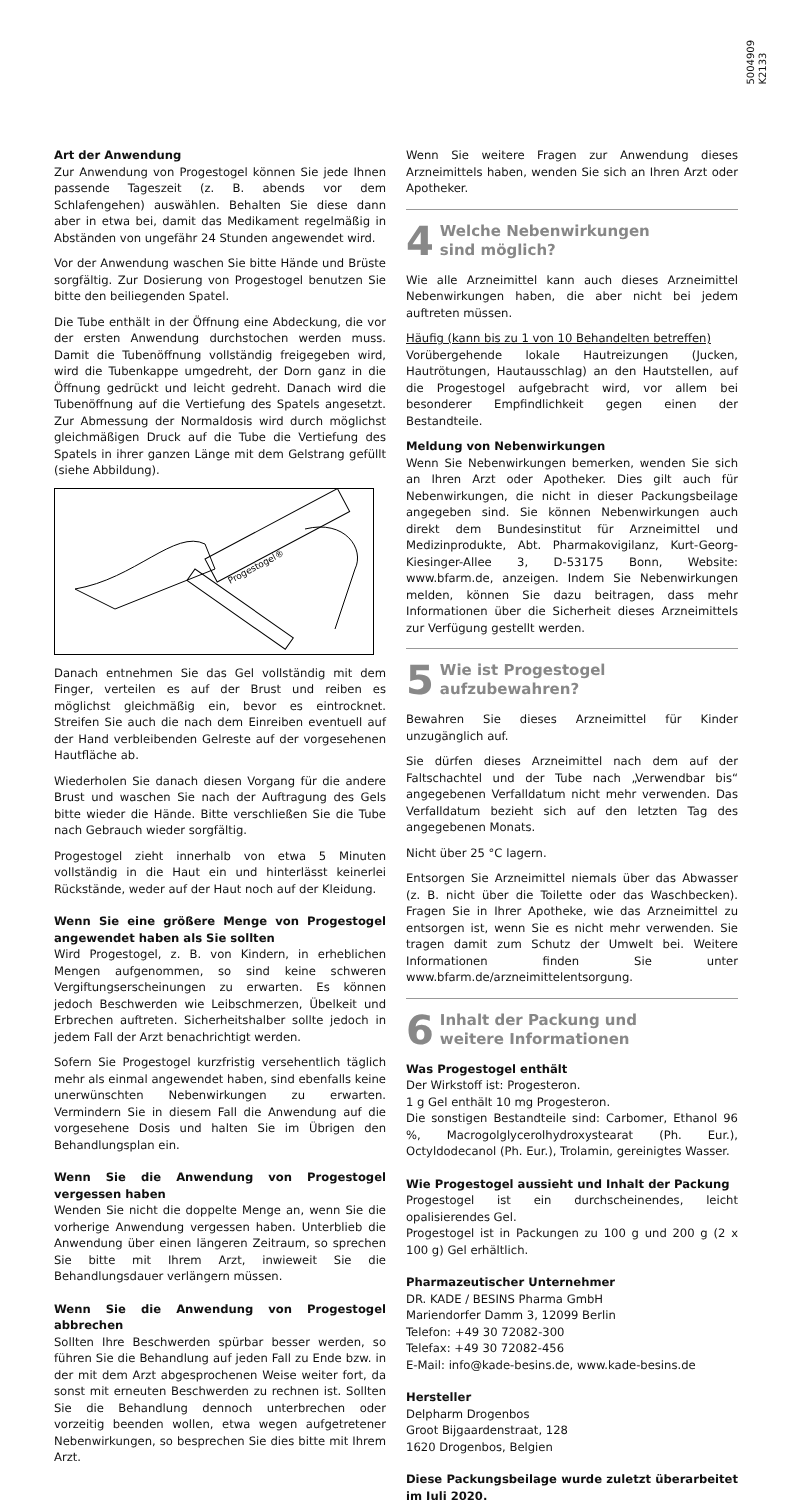5004909
K2133
Art der Anwendung
Zur Anwendung von Progestogel können Sie jede Ihnen passende Tageszeit (z. B. abends vor dem Schlafengehen) auswählen. Behalten Sie diese dann aber in etwa bei, damit das Medikament regelmäßig in Abständen von ungefähr 24 Stunden angewendet wird.
Vor der Anwendung waschen Sie bitte Hände und Brüste sorgfältig. Zur Dosierung von Progestogel benutzen Sie bitte den beiliegenden Spatel.
Die Tube enthält in der Öffnung eine Abdeckung, die vor der ersten Anwendung durchstochen werden muss. Damit die Tubenöffnung vollständig freigegeben wird, wird die Tubenkappe umgedreht, der Dorn ganz in die Öffnung gedrückt und leicht gedreht. Danach wird die Tubenöffnung auf die Vertiefung des Spatels angesetzt. Zur Abmessung der Normaldosis wird durch möglichst gleichmäßigen Druck auf die Tube die Vertiefung des Spatels in ihrer ganzen Länge mit dem Gelstrang gefüllt (siehe Abbildung).
Progestogel®
Danach entnehmen Sie das Gel vollständig mit dem Finger, verteilen es auf der Brust und reiben es möglichst gleichmäßig ein, bevor es eintrocknet. Streifen Sie auch die nach dem Einreiben eventuell auf der Hand verbleibenden Gelreste auf der vorgesehenen Hautfläche ab.
Wiederholen Sie danach diesen Vorgang für die andere Brust und waschen Sie nach der Auftragung des Gels bitte wieder die Hände. Bitte verschließen Sie die Tube nach Gebrauch wieder sorgfältig.
Progestogel zieht innerhalb von etwa 5 Minuten vollständig in die Haut ein und hinterlässt keinerlei Rückstände, weder auf der Haut noch auf der Kleidung.
Wenn Sie eine größere Menge von Progestogel angewendet haben als Sie sollten
Wird Progestogel, z. B. von Kindern, in erheblichen Mengen aufgenommen, so sind keine schweren Vergiftungserscheinungen zu erwarten. Es können jedoch Beschwerden wie Leibschmerzen, Übelkeit und Erbrechen auftreten. Sicherheitshalber sollte jedoch in jedem Fall der Arzt benachrichtigt werden.
Sofern Sie Progestogel kurzfristig versehentlich täglich mehr als einmal angewendet haben, sind ebenfalls keine unerwünschten Nebenwirkungen zu erwarten. Vermindern Sie in diesem Fall die Anwendung auf die vorgesehene Dosis und halten Sie im Übrigen den Behandlungsplan ein.
Wenn Sie die Anwendung von Progestogel vergessen haben
Wenden Sie nicht die doppelte Menge an, wenn Sie die vorherige Anwendung vergessen haben. Unterblieb die Anwendung über einen längeren Zeitraum, so sprechen Sie bitte mit Ihrem Arzt, inwieweit Sie die Behandlungsdauer verlängern müssen.
Wenn Sie die Anwendung von Progestogel abbrechen
Sollten Ihre Beschwerden spürbar besser werden, so führen Sie die Behandlung auf jeden Fall zu Ende bzw. in der mit dem Arzt abgesprochenen Weise weiter fort, da sonst mit erneuten Beschwerden zu rechnen ist. Sollten Sie die Behandlung dennoch unterbrechen oder vorzeitig beenden wollen, etwa wegen aufgetretener Nebenwirkungen, so besprechen Sie dies bitte mit Ihrem Arzt.
Wenn Sie weitere Fragen zur Anwendung dieses Arzneimittels haben, wenden Sie sich an Ihren Arzt oder Apotheker.
4 Welche Nebenwirkungen
sind möglich?
Wie alle Arzneimittel kann auch dieses Arzneimittel Nebenwirkungen haben, die aber nicht bei jedem auftreten müssen.
Häufig (kann bis zu 1 von 10 Behandelten betreffen)
Vorübergehende lokale Hautreizungen (Jucken, Hautrötungen, Hautausschlag) an den Hautstellen, auf die Progestogel aufgebracht wird, vor allem bei besonderer Empfindlichkeit gegen einen der Bestandteile.
Meldung von Nebenwirkungen
Wenn Sie Nebenwirkungen bemerken, wenden Sie sich an Ihren Arzt oder Apotheker. Dies gilt auch für Nebenwirkungen, die nicht in dieser Packungsbeilage angegeben sind. Sie können Nebenwirkungen auch direkt dem Bundesinstitut für Arzneimittel und Medizinprodukte, Abt. Pharmakovigilanz, Kurt-Georg-Kiesinger-Allee 3, D-53175 Bonn, Website: www.bfarm.de, anzeigen. Indem Sie Nebenwirkungen melden, können Sie dazu beitragen, dass mehr Informationen über die Sicherheit dieses Arzneimittels zur Verfügung gestellt werden.
5 Wie ist Progestogel
aufzubewahren?
Bewahren Sie dieses Arzneimittel für Kinder unzugänglich auf.
Sie dürfen dieses Arzneimittel nach dem auf der Faltschachtel und der Tube nach „Verwendbar bis“ angegebenen Verfalldatum nicht mehr verwenden. Das Verfalldatum bezieht sich auf den letzten Tag des angegebenen Monats.
Nicht über 25 °C lagern.
Entsorgen Sie Arzneimittel niemals über das Abwasser (z. B. nicht über die Toilette oder das Waschbecken). Fragen Sie in Ihrer Apotheke, wie das Arzneimittel zu entsorgen ist, wenn Sie es nicht mehr verwenden. Sie tragen damit zum Schutz der Umwelt bei. Weitere Informationen finden Sie unter www.bfarm.de/arzneimittelentsorgung.
6 Inhalt der Packung und
weitere Informationen
Was Progestogel enthält
Der Wirkstoff ist: Progesteron.
1 g Gel enthält 10 mg Progesteron.
Die sonstigen Bestandteile sind: Carbomer, Ethanol 96 %, Macrogolglycerolhydroxystearat (Ph. Eur.), Octyldodecanol (Ph. Eur.), Trolamin, gereinigtes Wasser.
Wie Progestogel aussieht und Inhalt der Packung
Progestogel ist ein durchscheinendes, leicht opalisierendes Gel.
Progestogel ist in Packungen zu 100 g und 200 g (2 x 100 g) Gel erhältlich.
Pharmazeutischer Unternehmer
DR. KADE / BESINS Pharma GmbH
Mariendorfer Damm 3, 12099 Berlin
Telefon: +49 30 72082-300
Telefax: +49 30 72082-456
E-Mail: info@kade-besins.de, www.kade-besins.de
Hersteller
Delpharm Drogenbos
Groot Bijgaardenstraat, 128
1620 Drogenbos, Belgien
Diese Packungsbeilage wurde zuletzt überarbeitet im Juli 2020.